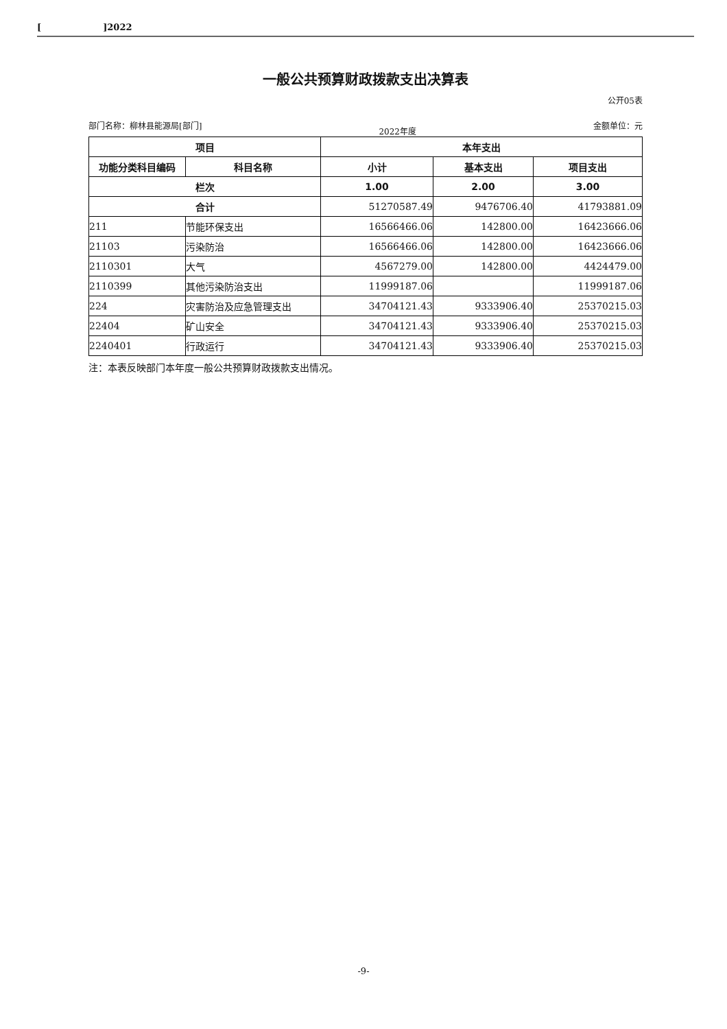[]2022
一般公共预算财政拨款支出决算表
公开05表
部门名称：柳林县能源局[部门] 2022年度 金额单位：元
| 项目 | | 本年支出 | | |
| --- | --- | --- | --- | --- |
| 功能分类科目编码 | 科目名称 | 小计 | 基本支出 | 项目支出 |
| 栏次 | | 1.00 | 2.00 | 3.00 |
| 合计 | | 51270587.49 | 9476706.40 | 41793881.09 |
| 211 | 节能环保支出 | 16566466.06 | 142800.00 | 16423666.06 |
| 21103 | 污染防治 | 16566466.06 | 142800.00 | 16423666.06 |
| 2110301 | 大气 | 4567279.00 | 142800.00 | 4424479.00 |
| 2110399 | 其他污染防治支出 | 11999187.06 | | 11999187.06 |
| 224 | 灾害防治及应急管理支出 | 34704121.43 | 9333906.40 | 25370215.03 |
| 22404 | 矿山安全 | 34704121.43 | 9333906.40 | 25370215.03 |
| 2240401 | 行政运行 | 34704121.43 | 9333906.40 | 25370215.03 |
注：本表反映部门本年度一般公共预算财政拨款支出情况。
-9-